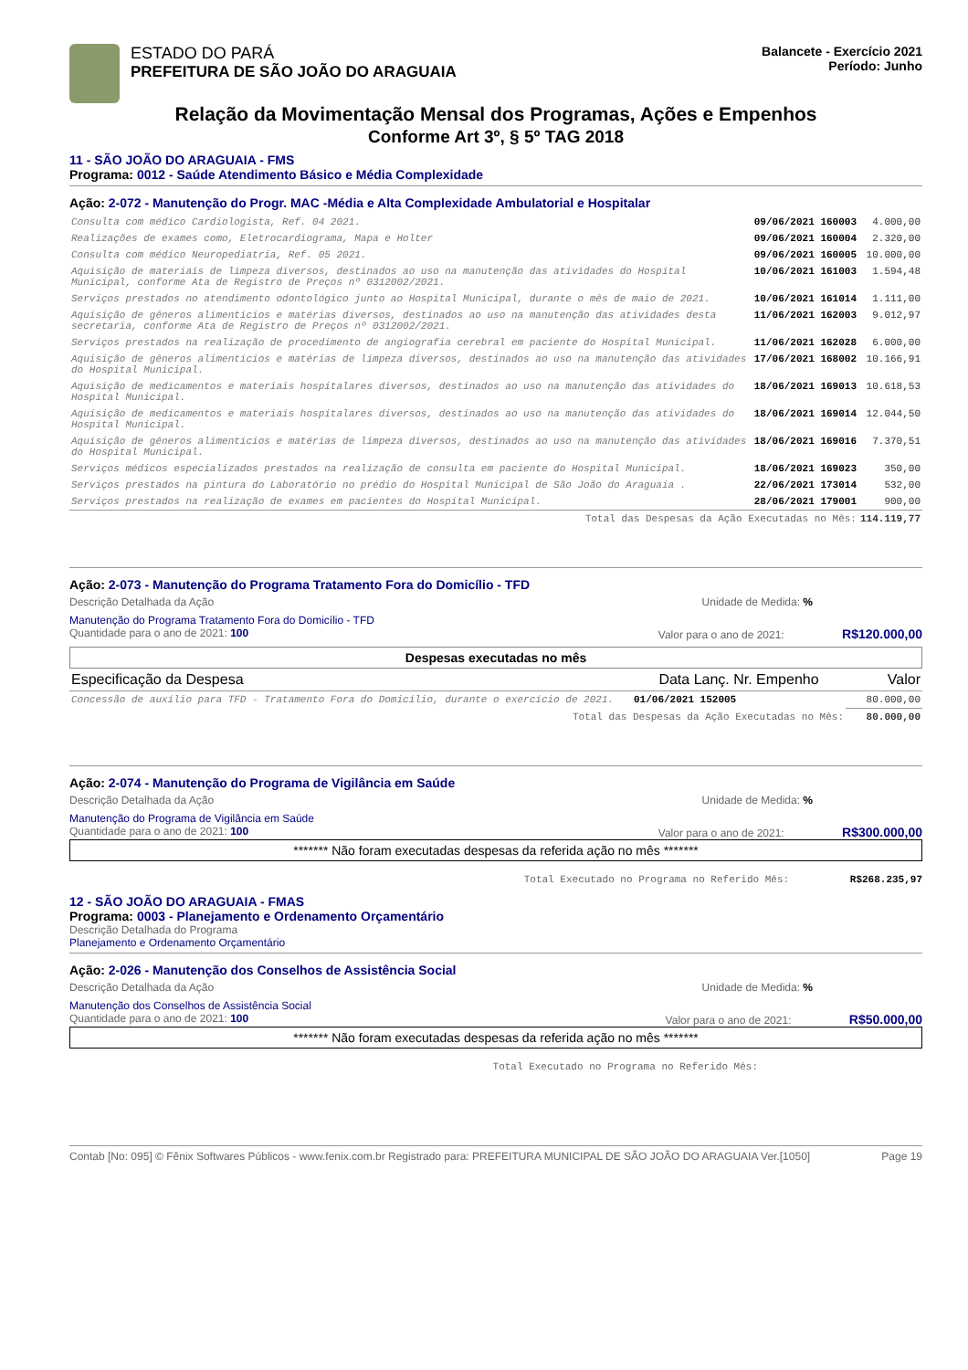ESTADO DO PARÁ
PREFEITURA DE SÃO JOÃO DO ARAGUAIA
Balancete - Exercício 2021
Período: Junho
Relação da Movimentação Mensal dos Programas, Ações e Empenhos
Conforme Art 3º, § 5º TAG 2018
11 - SÃO JOÃO DO ARAGUAIA - FMS
Programa: 0012 - Saúde Atendimento Básico e Média Complexidade
Ação: 2-072 - Manutenção do Progr. MAC -Média e Alta Complexidade Ambulatorial e Hospitalar
| Consulta com médico Cardiologista, Ref. 04 2021. | 09/06/2021 160003 | 4.000,00 |
| Realizações de exames como, Eletrocardiograma, Mapa e Holter | 09/06/2021 160004 | 2.320,00 |
| Consulta com médico Neuropediatria, Ref. 05 2021. | 09/06/2021 160005 | 10.000,00 |
| Aquisição de materiais de limpeza diversos, destinados ao uso na manutenção das atividades do Hospital Municipal, conforme Ata de Registro de Preços nº 0312002/2021. | 10/06/2021 161003 | 1.594,48 |
| Serviços prestados no atendimento odontológico junto ao Hospital Municipal, durante o mês de maio de 2021. | 10/06/2021 161014 | 1.111,00 |
| Aquisição de gêneros alimentícios e matérias diversos, destinados ao uso na manutenção das atividades desta secretaria, conforme Ata de Registro de Preços nº 0312002/2021. | 11/06/2021 162003 | 9.012,97 |
| Serviços prestados na realização de procedimento de angiografia cerebral em paciente do Hospital Municipal. | 11/06/2021 162028 | 6.000,00 |
| Aquisição de gêneros alimentícios e matérias de limpeza diversos, destinados ao uso na manutenção das atividades do Hospital Municipal. | 17/06/2021 168002 | 10.166,91 |
| Aquisição de medicamentos e materiais hospitalares diversos, destinados ao uso na manutenção das atividades do Hospital Municipal. | 18/06/2021 169013 | 10.618,53 |
| Aquisição de medicamentos e materiais hospitalares diversos, destinados ao uso na manutenção das atividades do Hospital Municipal. | 18/06/2021 169014 | 12.044,50 |
| Aquisição de gêneros alimentícios e matérias de limpeza diversos, destinados ao uso na manutenção das atividades do Hospital Municipal. | 18/06/2021 169016 | 7.370,51 |
| Serviços médicos especializados prestados na realização de consulta em paciente do Hospital Municipal. | 18/06/2021 169023 | 350,00 |
| Serviços prestados na pintura do Laboratório no prédio do Hospital Municipal de São João do Araguaia . | 22/06/2021 173014 | 532,00 |
| Serviços prestados na realização de exames em pacientes do Hospital Municipal. | 28/06/2021 179001 | 900,00 |
| Total das Despesas da Ação Executadas no Mês: | | 114.119,77 |
Ação: 2-073 - Manutenção do Programa Tratamento Fora do Domicílio - TFD
Descrição Detalhada da Ação Unidade de Medida: %
Manutenção do Programa Tratamento Fora do Domicílio - TFD
Quantidade para o ano de 2021: 100 Valor para o ano de 2021: R$120.000,00
Despesas executadas no mês
| Especificação da Despesa | Data Lanç. Nr. Empenho | Valor |
| --- | --- | --- |
| Concessão de auxílio para TFD - Tratamento Fora do Domicílio, durante o exercício de 2021. | 01/06/2021 152005 | 80.000,00 |
| Total das Despesas da Ação Executadas no Mês: | | 80.000,00 |
Ação: 2-074 - Manutenção do Programa de Vigilância em Saúde
Descrição Detalhada da Ação Unidade de Medida: %
Manutenção do Programa de Vigilância em Saúde
Quantidade para o ano de 2021: 100 Valor para o ano de 2021: R$300.000,00
******* Não foram executadas despesas da referida ação no mês *******
Total Executado no Programa no Referido Mês: R$268.235,97
12 - SÃO JOÃO DO ARAGUAIA - FMAS
Programa: 0003 - Planejamento e Ordenamento Orçamentário
Descrição Detalhada do Programa
Planejamento e Ordenamento Orçamentário
Ação: 2-026 - Manutenção dos Conselhos de Assistência Social
Descrição Detalhada da Ação Unidade de Medida: %
Manutenção dos Conselhos de Assistência Social
Quantidade para o ano de 2021: 100 Valor para o ano de 2021: R$50.000,00
******* Não foram executadas despesas da referida ação no mês *******
Total Executado no Programa no Referido Mês:
Contab [No: 095] © Fênix Softwares Públicos - www.fenix.com.br Registrado para: PREFEITURA MUNICIPAL DE SÃO JOÃO DO ARAGUAIA Ver.[1050] Page 19